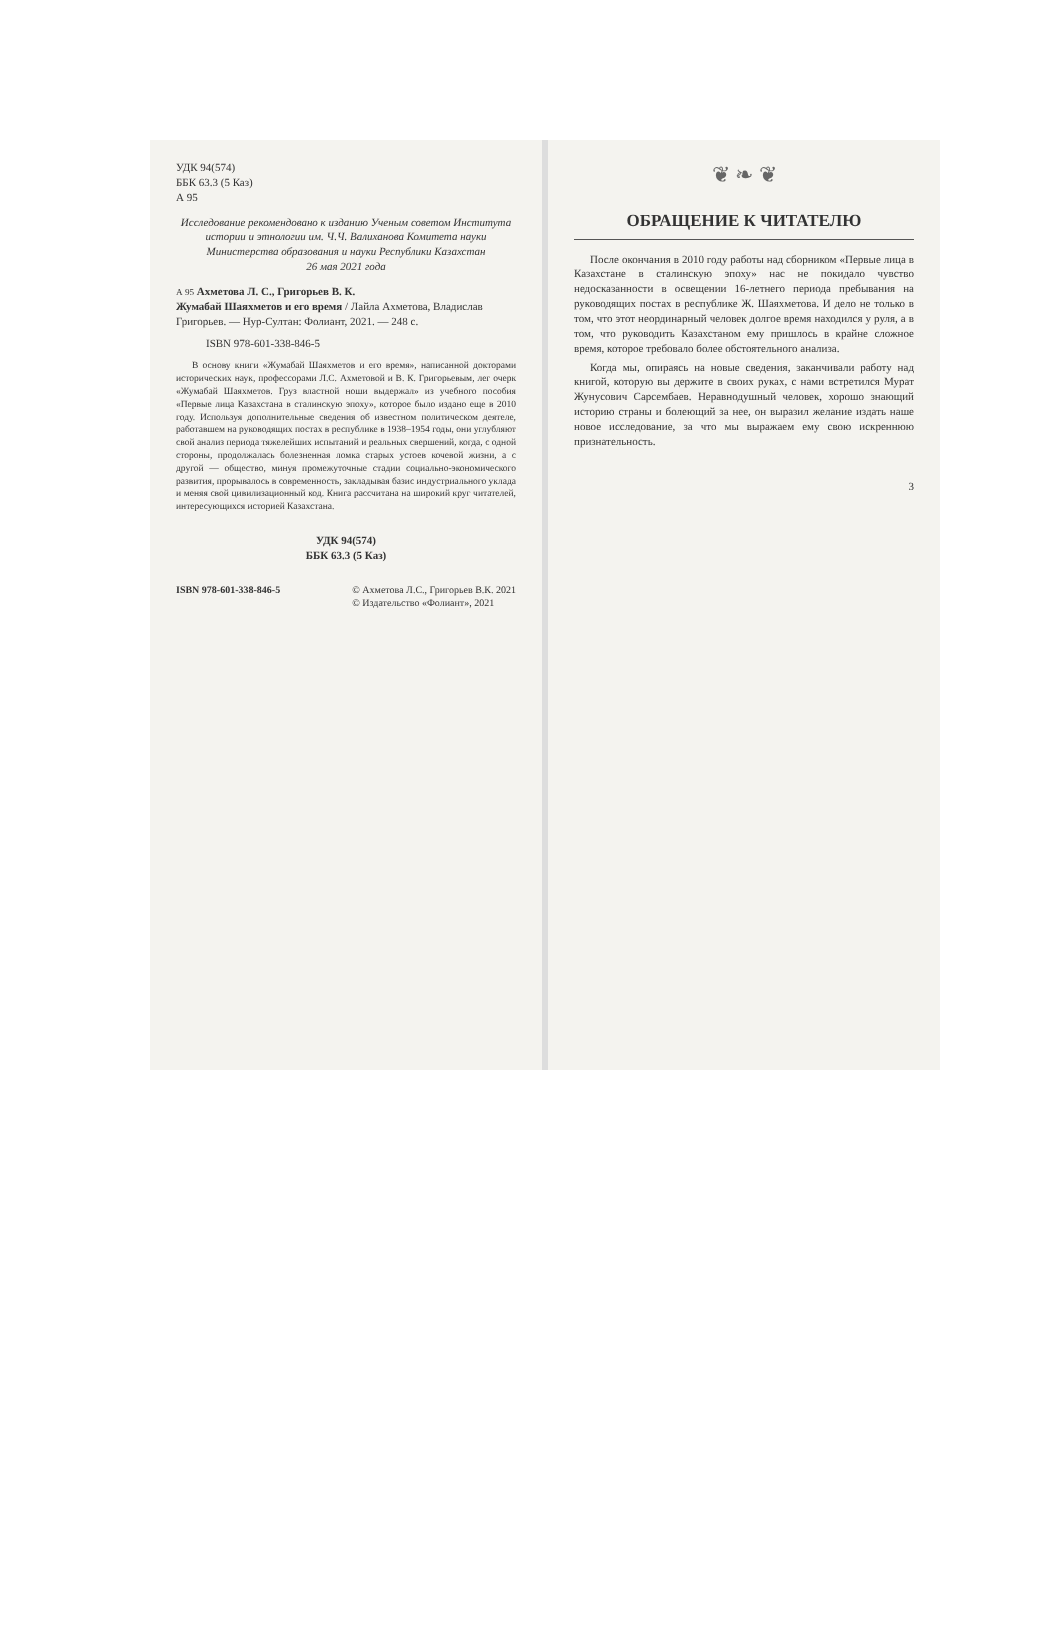УДК 94(574)
ББК 63.3 (5 Каз)
А 95
Исследование рекомендовано к изданию Ученым советом Института истории и этнологии им. Ч.Ч. Валиханова Комитета науки Министерства образования и науки Республики Казахстан
26 мая 2021 года
А 95 Ахметова Л. С., Григорьев В. К.
Жумабай Шаяхметов и его время / Лайла Ахметова, Владислав Григорьев. — Нур-Султан: Фолиант, 2021. — 248 с.
ISBN 978-601-338-846-5
В основу книги «Жумабай Шаяхметов и его время», написанной докторами исторических наук, профессорами Л.С. Ахметовой и В. К. Григорьевым, лег очерк «Жумабай Шаяхметов. Груз властной ноши выдержал» из учебного пособия «Первые лица Казахстана в сталинскую эпоху», которое было издано еще в 2010 году. Используя дополнительные сведения об известном политическом деятеле, работавшем на руководящих постах в республике в 1938–1954 годы, они углубляют свой анализ периода тяжелейших испытаний и реальных свершений, когда, с одной стороны, продолжалась болезненная ломка старых устоев кочевой жизни, а с другой — общество, минуя промежуточные стадии социально-экономического развития, прорывалось в современность, закладывая базис индустриального уклада и меняя свой цивилизационный код. Книга рассчитана на широкий круг читателей, интересующихся историей Казахстана.
УДК 94(574)
ББК 63.3 (5 Каз)
ISBN 978-601-338-846-5 © Ахметова Л.С., Григорьев В.К. 2021
© Издательство «Фолиант», 2021
❦ ❧ ❦
ОБРАЩЕНИЕ К ЧИТАТЕЛЮ
После окончания в 2010 году работы над сборником «Первые лица в Казахстане в сталинскую эпоху» нас не покидало чувство недосказанности в освещении 16-летнего периода пребывания на руководящих постах в республике Ж. Шаяхметова. И дело не только в том, что этот неординарный человек долгое время находился у руля, а в том, что руководить Казахстаном ему пришлось в крайне сложное время, которое требовало более обстоятельного анализа.
Когда мы, опираясь на новые сведения, заканчивали работу над книгой, которую вы держите в своих руках, с нами встретился Мурат Жунусович Сарсембаев. Неравнодушный человек, хорошо знающий историю страны и болеющий за нее, он выразил желание издать наше новое исследование, за что мы выражаем ему свою искреннюю признательность.
3